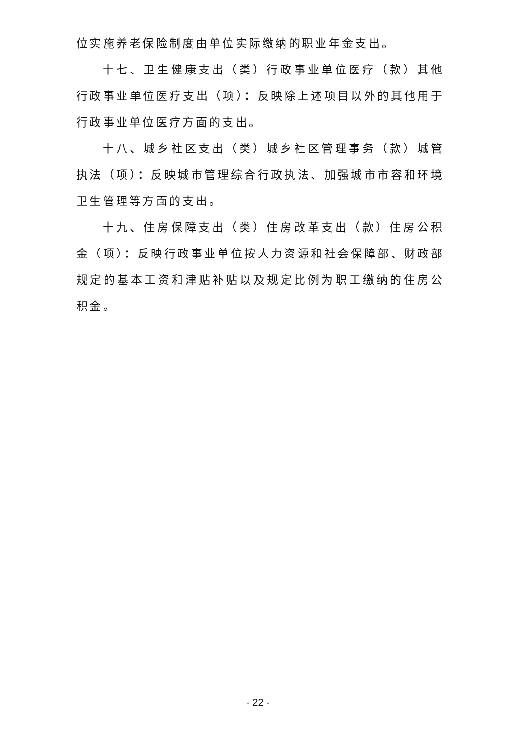位实施养老保险制度由单位实际缴纳的职业年金支出。
十七、卫生健康支出（类）行政事业单位医疗（款）其他行政事业单位医疗支出（项）：反映除上述项目以外的其他用于行政事业单位医疗方面的支出。
十八、城乡社区支出（类）城乡社区管理事务（款）城管执法（项）：反映城市管理综合行政执法、加强城市市容和环境卫生管理等方面的支出。
十九、住房保障支出（类）住房改革支出（款）住房公积金（项）：反映行政事业单位按人力资源和社会保障部、财政部规定的基本工资和津贴补贴以及规定比例为职工缴纳的住房公积金。
- 22 -